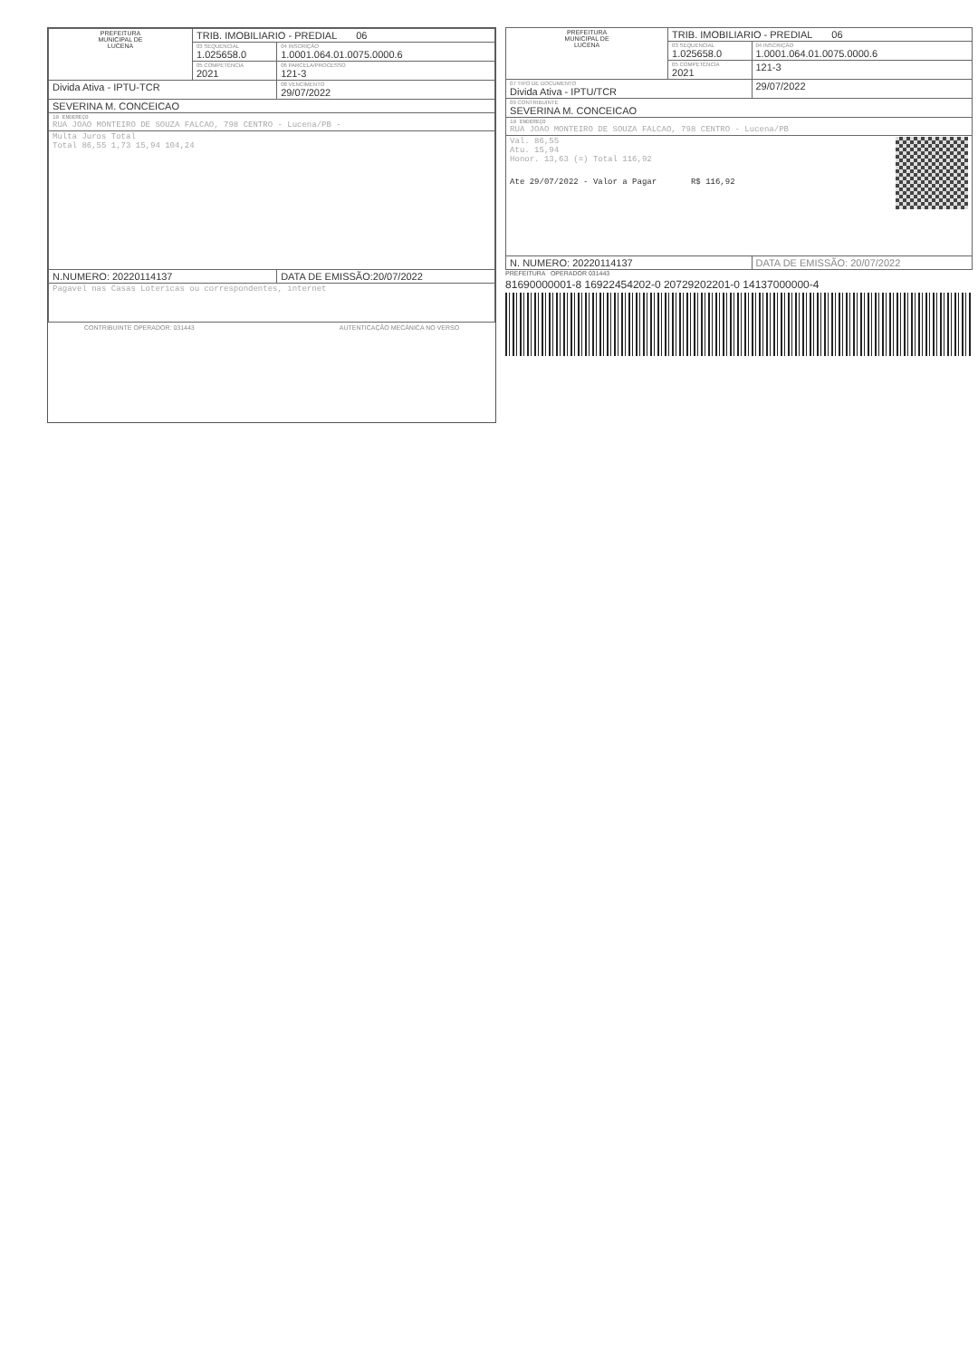| PREFEITURA MUNICIPAL DE LUCENA | TRIB. IMOBILIARIO - PREDIAL 06 | |
| | 03 SEQUENCIAL 1.025658.0 | 04 INSCRIÇÃO 1.0001.064.01.0075.0000.6 |
| | 05 COMPETÊNCIA 2021 | 06 PARCELA/PROCESSO 121-3 |
| Divida Ativa - IPTU-TCR | | 08 VENCIMENTO 29/07/2022 |
| SEVERINA M. CONCEICAO | | |
| 10 ENDEREÇO RUA JOAO MONTEIRO DE SOUZA FALCAO, 798 CENTRO - Lucena/PB - | | |
| Multa Juros Total Total 86,55 1,73 15,94 104,24 | | |
| N.NUMERO: 20220114137 | | DATA DE EMISSÃO:20/07/2022 |
| Pagavel nas Casas Lotericas ou correspondentes, internet | | |
CONTRIBUINTE OPERADOR: 031443 AUTENTICAÇÃO MECÂNICA NO VERSO
| PREFEITURA MUNICIPAL DE LUCENA | TRIB. IMOBILIARIO - PREDIAL 06 | |
| | 03 SEQUENCIAL 1.025658.0 | 04 INSCRIÇÃO 1.0001.064.01.0075.0000.6 |
| | 05 COMPETÊNCIA 2021 | 121-3 |
| 07 TIPO DE DOCUMENTO Divida Ativa - IPTU/TCR | | 29/07/2022 |
| 09 CONTRIBUINTE SEVERINA M. CONCEICAO | | |
| 10 ENDEREÇO RUA JOAO MONTEIRO DE SOUZA FALCAO, 798 CENTRO - Lucena/PB | | |
| Val. 86,55 Atu. 15,94 Honor. 13,63 (=) Total 116,92 Ate 29/07/2022 - Valor a Pagar R$ 116,92 | | |
| N. NUMERO: 20220114137 | | DATA DE EMISSÃO: 20/07/2022 |
PREFEITURA OPERADOR 031443
81690000001-8 16922454202-0 20729202201-0 14137000000-4